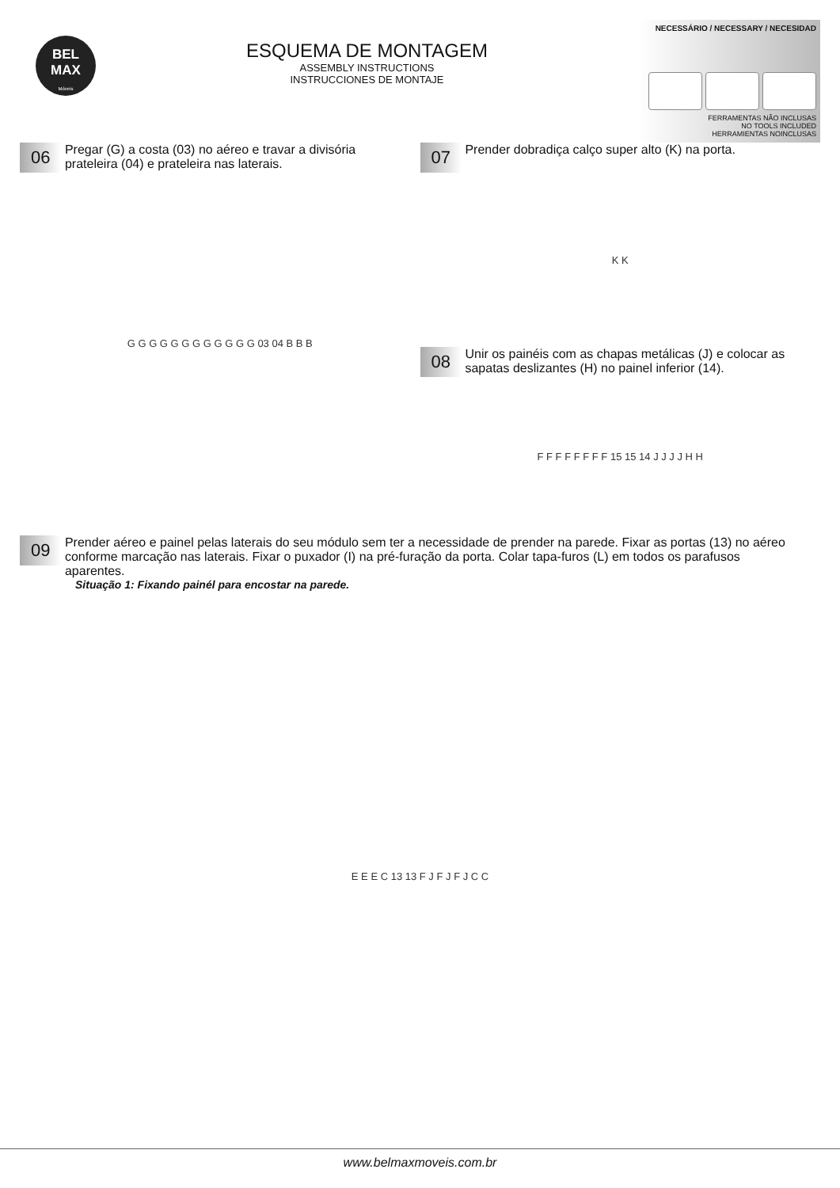BEL
MAX
Móveis
ESQUEMA DE MONTAGEM
ASSEMBLY INSTRUCTIONS
INSTRUCCIONES DE MONTAJE
NECESSÁRIO / NECESSARY / NECESIDAD
FERRAMENTAS NÃO INCLUSAS
NO TOOLS INCLUDED
HERRAMIENTAS NOINCLUSAS
06 Pregar (G) a costa (03) no aéreo e travar a divisória prateleira (04) e prateleira nas laterais.
G G G G G G G G G G G G 03 04 B B B
07 Prender dobradiça calço super alto (K) na porta.
K K
08 Unir os painéis com as chapas metálicas (J) e colocar as sapatas deslizantes (H) no painel inferior (14).
F F F F F F F F 15 15 14 J J J J H H
09 Prender aéreo e painel pelas laterais do seu módulo sem ter a necessidade de prender na parede. Fixar as portas (13) no aéreo conforme marcação nas laterais. Fixar o puxador (I) na pré-furação da porta. Colar tapa-furos (L) em todos os parafusos aparentes.
Situação 1: Fixando painél para encostar na parede.
E E E C 13 13 F J F J F J C C
www.belmaxmoveis.com.br